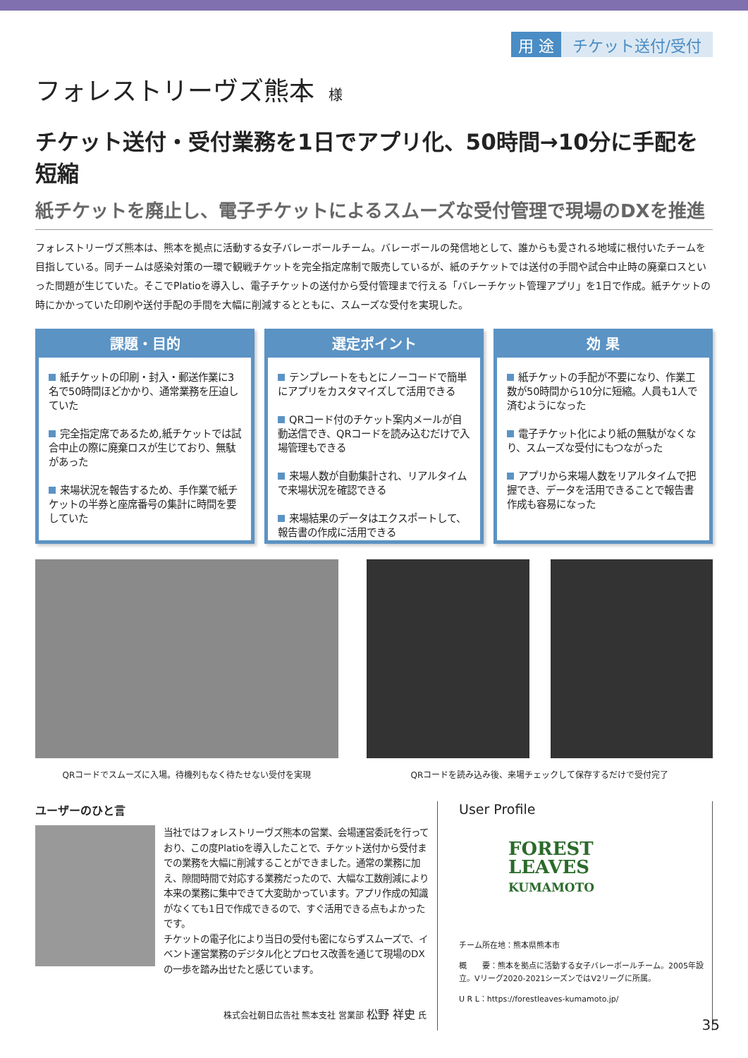用 途 チケット送付/受付
フォレストリーヴズ熊本 様
チケット送付・受付業務を1日でアプリ化、50時間→10分に手配を短縮
紙チケットを廃止し、電子チケットによるスムーズな受付管理で現場のDXを推進
フォレストリーヴズ熊本は、熊本を拠点に活動する女子バレーボールチーム。バレーボールの発信地として、誰からも愛される地域に根付いたチームを目指している。同チームは感染対策の一環で観戦チケットを完全指定席制で販売しているが、紙のチケットでは送付の手間や試合中止時の廃棄ロスといった問題が生じていた。そこでPlatioを導入し、電子チケットの送付から受付管理まで行える「バレーチケット管理アプリ」を1日で作成。紙チケットの時にかかっていた印刷や送付手配の手間を大幅に削減するとともに、スムーズな受付を実現した。
課題・目的
紙チケットの印刷・封入・郵送作業に3名で50時間ほどかかり、通常業務を圧迫していた
完全指定席であるため,紙チケットでは試合中止の際に廃棄ロスが生じており、無駄があった
来場状況を報告するため、手作業で紙チケットの半券と座席番号の集計に時間を要していた
選定ポイント
テンプレートをもとにノーコードで簡単にアプリをカスタマイズして活用できる
QRコード付のチケット案内メールが自動送信でき、QRコードを読み込むだけで入場管理もできる
来場人数が自動集計され、リアルタイムで来場状況を確認できる
来場結果のデータはエクスポートして、報告書の作成に活用できる
効 果
紙チケットの手配が不要になり、作業工数が50時間から10分に短縮。人員も1人で済むようになった
電子チケット化により紙の無駄がなくなり、スムーズな受付にもつながった
アプリから来場人数をリアルタイムで把握でき、データを活用できることで報告書作成も容易になった
QRコードでスムーズに入場。待機列もなく待たせない受付を実現
QRコードを読み込み後、来場チェックして保存するだけで受付完了
ユーザーのひと言
当社ではフォレストリーヴズ熊本の営業、会場運営委託を行っており、この度Platioを導入したことで、チケット送付から受付までの業務を大幅に削減することができました。通常の業務に加え、隙間時間で対応する業務だったので、大幅な工数削減により本来の業務に集中できて大変助かっています。アプリ作成の知識がなくても1日で作成できるので、すぐ活用できる点もよかったです。
チケットの電子化により当日の受付も密にならずスムーズで、イベント運営業務のデジタル化とプロセス改善を通じて現場のDXの一歩を踏み出せたと感じています。
株式会社朝日広告社 熊本支社 営業部 松野 祥史 氏
User Profile
FOREST
LEAVES
KUMAMOTO
チーム所在地：熊本県熊本市
概　　要：熊本を拠点に活動する女子バレーボールチーム。2005年設立。Vリーグ2020-2021シーズンではV2リーグに所属。
U R L：https://forestleaves-kumamoto.jp/
35